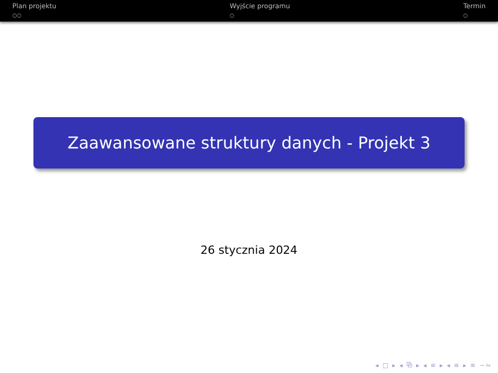Plan projektu
○○
Wyjście programu
○
Termin
○
Zaawansowane struktury danych - Projekt 3
26 stycznia 2024
◂ □ ▸ ◂ ⧉ ▸ ◂ ≡ ▸ ◂ ≡ ▸ ≡ ∽∾